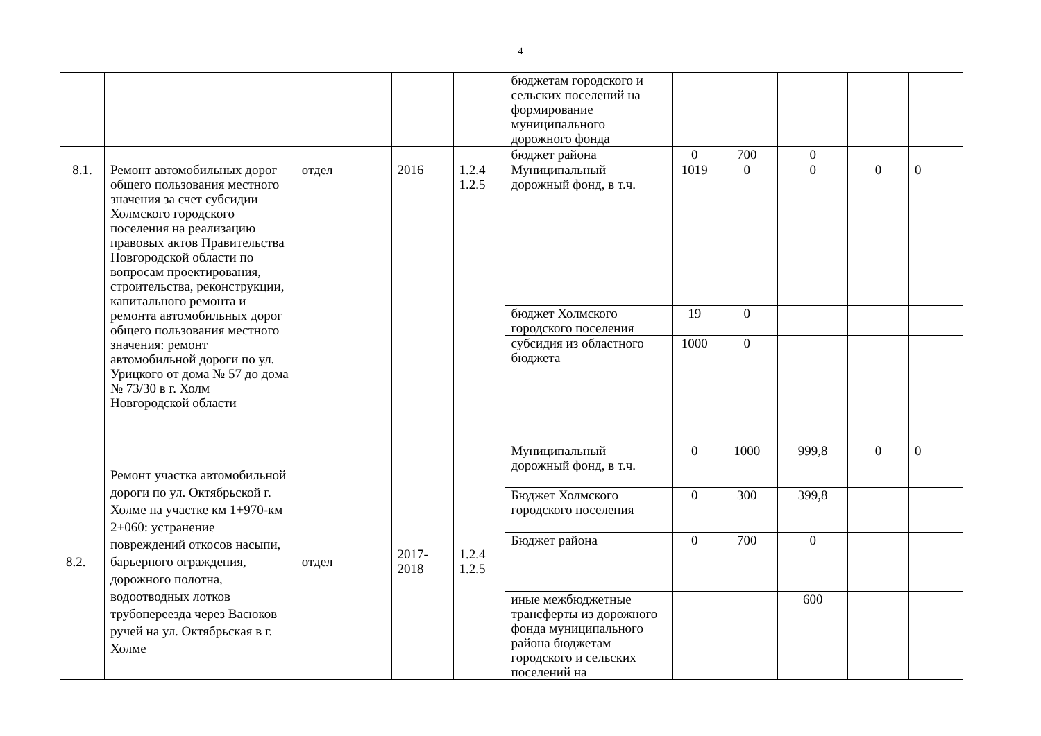4
| | | | | | бюджетам городского и сельских поселений на формирование муниципального дорожного фонда | | | | | |
| | | | | | бюджет района | 0 | 700 | 0 | | |
| 8.1. | Ремонт автомобильных дорог общего пользования местного значения за счет субсидии Холмского городского поселения на реализацию правовых актов Правительства Новгородской области по вопросам проектирования, строительства, реконструкции, капитального ремонта и ремонта автомобильных дорог общего пользования местного значения: ремонт автомобильной дороги по ул. Урицкого от дома № 57 до дома № 73/30 в г. Холм Новгородской области | отдел | 2016 | 1.2.4 1.2.5 | Муниципальный дорожный фонд, в т.ч. | 1019 | 0 | 0 | 0 | 0 |
| | | | | | бюджет Холмского городского поселения | 19 | 0 | | | |
| | | | | | субсидия из областного бюджета | 1000 | 0 | | | |
| 8.2. | Ремонт участка автомобильной дороги по ул. Октябрьской г. Холме на участке км 1+970-км 2+060: устранение повреждений откосов насыпи, барьерного ограждения, дорожного полотна, водоотводных лотков трубопереезда через Васюков ручей на ул. Октябрьская в г. Холме | отдел | 2017- 2018 | 1.2.4 1.2.5 | Муниципальный дорожный фонд, в т.ч. | 0 | 1000 | 999,8 | 0 | 0 |
| | | | | | Бюджет Холмского городского поселения | 0 | 300 | 399,8 | | |
| | | | | | Бюджет района | 0 | 700 | 0 | | |
| | | | | | иные межбюджетные трансферты из дорожного фонда муниципального района бюджетам городского и сельских поселений на | | | 600 | | |